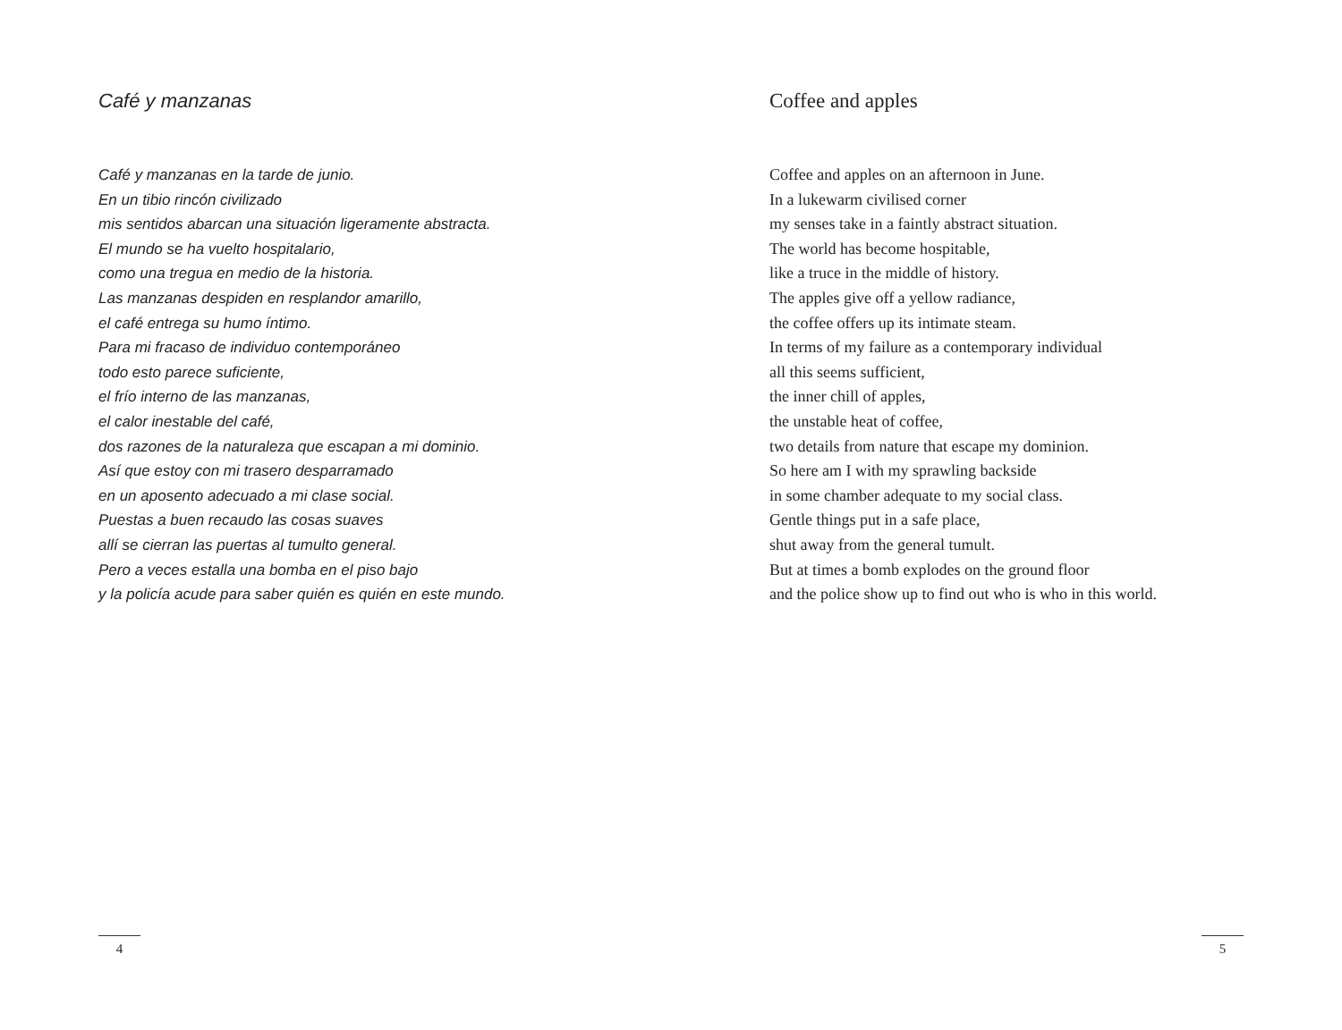Café y manzanas
Café y manzanas en la tarde de junio.
En un tibio rincón civilizado
mis sentidos abarcan una situación ligeramente abstracta.
El mundo se ha vuelto hospitalario,
como una tregua en medio de la historia.
Las manzanas despiden en resplandor amarillo,
el café entrega su humo íntimo.
Para mi fracaso de individuo contemporáneo
todo esto parece suficiente,
el frío interno de las manzanas,
el calor inestable del café,
dos razones de la naturaleza que escapan a mi dominio.
Así que estoy con mi trasero desparramado
en un aposento adecuado a mi clase social.
Puestas a buen recaudo las cosas suaves
allí se cierran las puertas al tumulto general.
Pero a veces estalla una bomba en el piso bajo
y la policía acude para saber quién es quién en este mundo.
4
Coffee and apples
Coffee and apples on an afternoon in June.
In a lukewarm civilised corner
my senses take in a faintly abstract situation.
The world has become hospitable,
like a truce in the middle of history.
The apples give off a yellow radiance,
the coffee offers up its intimate steam.
In terms of my failure as a contemporary individual
all this seems sufficient,
the inner chill of apples,
the unstable heat of coffee,
two details from nature that escape my dominion.
So here am I with my sprawling backside
in some chamber adequate to my social class.
Gentle things put in a safe place,
shut away from the general tumult.
But at times a bomb explodes on the ground floor
and the police show up to find out who is who in this world.
5